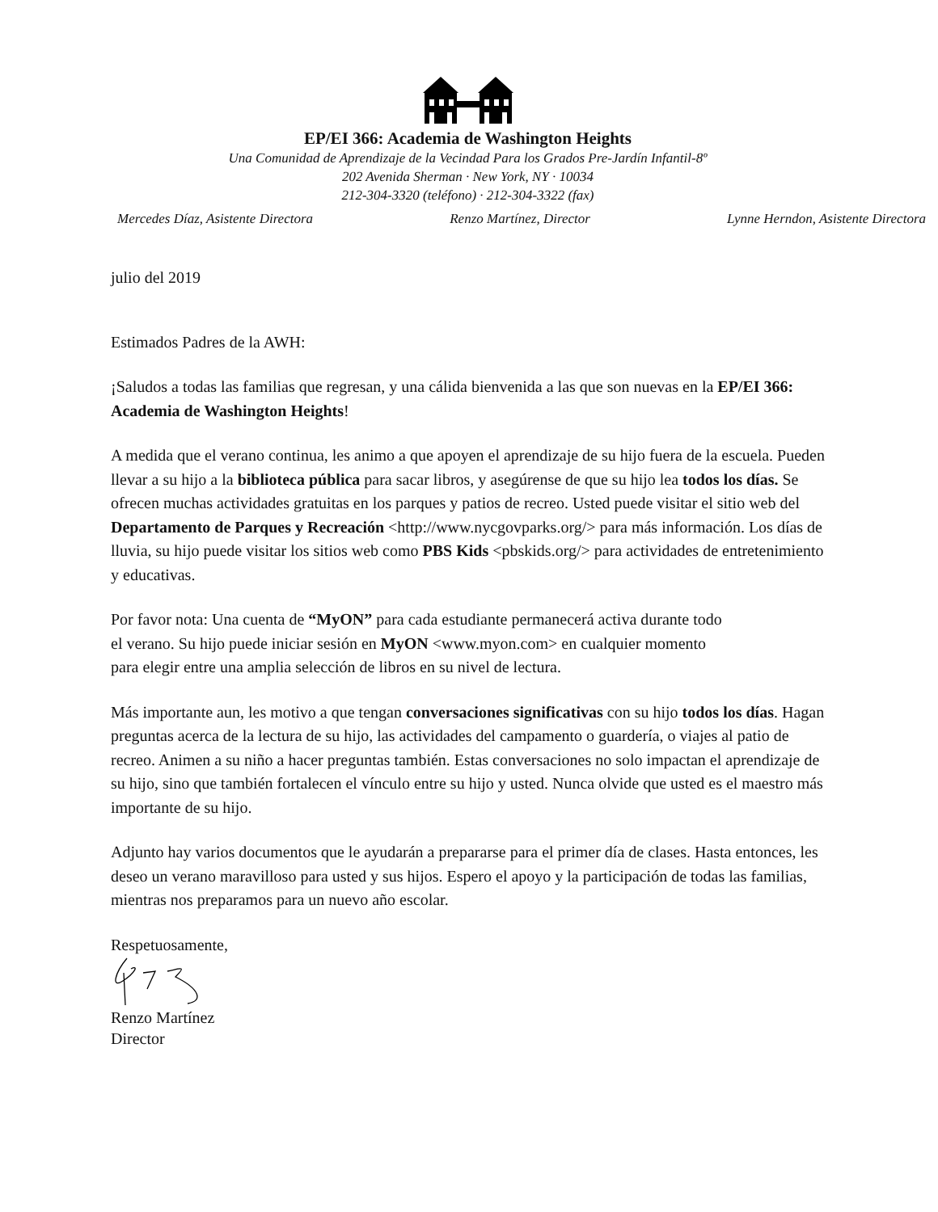EP/EI 366: Academia de Washington Heights
Una Comunidad de Aprendizaje de la Vecindad Para los Grados Pre-Jardín Infantil-8º
202 Avenida Sherman · New York, NY · 10034
212-304-3320 (teléfono) · 212-304-3322 (fax)
Mercedes Díaz, Asistente Directora Renzo Martínez, Director Lynne Herndon, Asistente Directora
julio del 2019
Estimados Padres de la AWH:
¡Saludos a todas las familias que regresan, y una cálida bienvenida a las que son nuevas en la EP/EI 366: Academia de Washington Heights!
A medida que el verano continua, les animo a que apoyen el aprendizaje de su hijo fuera de la escuela. Pueden llevar a su hijo a la biblioteca pública para sacar libros, y asegúrense de que su hijo lea todos los días. Se ofrecen muchas actividades gratuitas en los parques y patios de recreo. Usted puede visitar el sitio web del Departamento de Parques y Recreación <http://www.nycgovparks.org/> para más información. Los días de lluvia, su hijo puede visitar los sitios web como PBS Kids <pbskids.org/> para actividades de entretenimiento y educativas.
Por favor nota: Una cuenta de “MyON” para cada estudiante permanecerá activa durante todo
el verano. Su hijo puede iniciar sesión en MyON <www.myon.com> en cualquier momento
para elegir entre una amplia selección de libros en su nivel de lectura.
Más importante aun, les motivo a que tengan conversaciones significativas con su hijo todos los días. Hagan preguntas acerca de la lectura de su hijo, las actividades del campamento o guardería, o viajes al patio de recreo. Animen a su niño a hacer preguntas también. Estas conversaciones no solo impactan el aprendizaje de su hijo, sino que también fortalecen el vínculo entre su hijo y usted. Nunca olvide que usted es el maestro más importante de su hijo.
Adjunto hay varios documentos que le ayudarán a prepararse para el primer día de clases. Hasta entonces, les deseo un verano maravilloso para usted y sus hijos. Espero el apoyo y la participación de todas las familias, mientras nos preparamos para un nuevo año escolar.
Respetuosamente,
Renzo Martínez
Director